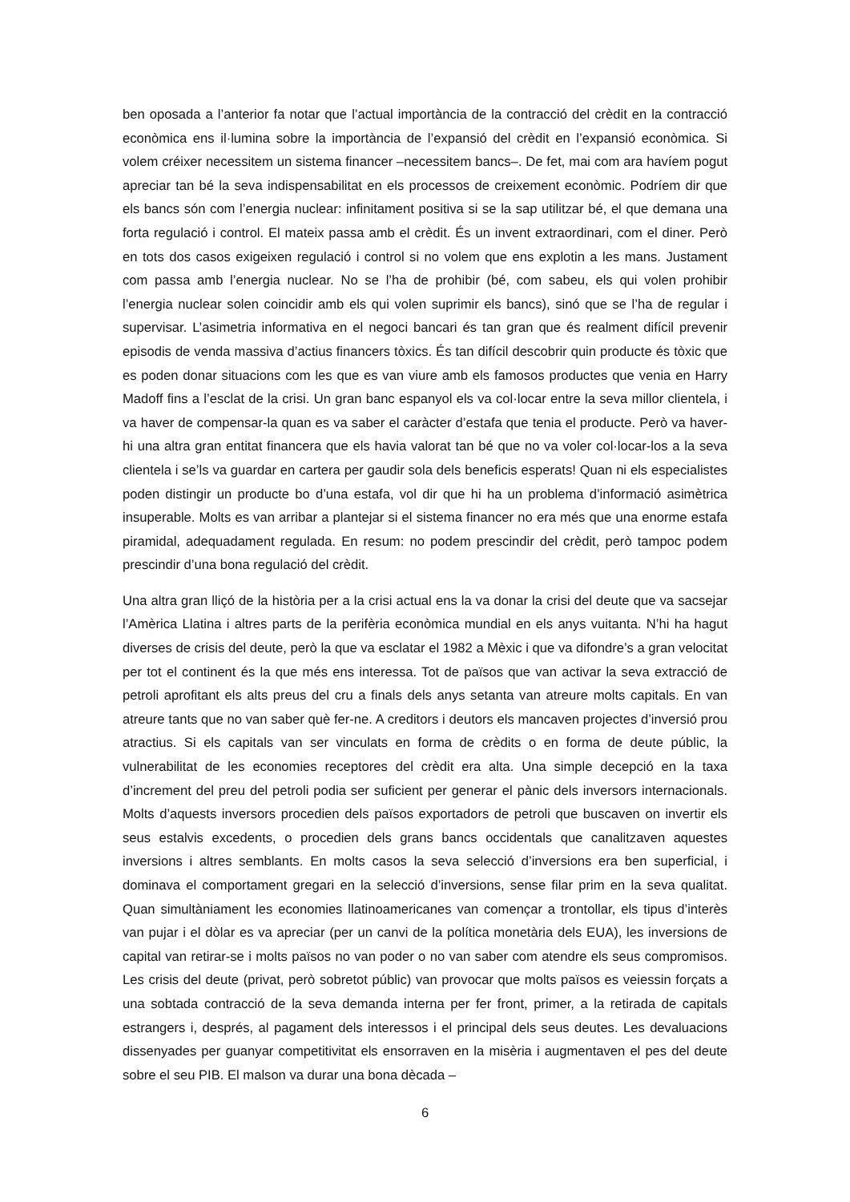ben oposada a l’anterior fa notar que l’actual importància de la contracció del crèdit en la contracció econòmica ens il·lumina sobre la importància de l’expansió del crèdit en l’expansió econòmica. Si volem créixer necessitem un sistema financer –necessitem bancs–. De fet, mai com ara havíem pogut apreciar tan bé la seva indispensabilitat en els processos de creixement econòmic. Podríem dir que els bancs són com l’energia nuclear: infinitament positiva si se la sap utilitzar bé, el que demana una forta regulació i control. El mateix passa amb el crèdit. És un invent extraordinari, com el diner. Però en tots dos casos exigeixen regulació i control si no volem que ens explotin a les mans. Justament com passa amb l’energia nuclear. No se l’ha de prohibir (bé, com sabeu, els qui volen prohibir l’energia nuclear solen coincidir amb els qui volen suprimir els bancs), sinó que se l’ha de regular i supervisar. L’asimetria informativa en el negoci bancari és tan gran que és realment difícil prevenir episodis de venda massiva d’actius financers tòxics. És tan difícil descobrir quin producte és tòxic que es poden donar situacions com les que es van viure amb els famosos productes que venia en Harry Madoff fins a l’esclat de la crisi. Un gran banc espanyol els va col·locar entre la seva millor clientela, i va haver de compensar-la quan es va saber el caràcter d’estafa que tenia el producte. Però va haver-hi una altra gran entitat financera que els havia valorat tan bé que no va voler col·locar-los a la seva clientela i se’ls va guardar en cartera per gaudir sola dels beneficis esperats! Quan ni els especialistes poden distingir un producte bo d’una estafa, vol dir que hi ha un problema d’informació asimètrica insuperable. Molts es van arribar a plantejar si el sistema financer no era més que una enorme estafa piramidal, adequadament regulada. En resum: no podem prescindir del crèdit, però tampoc podem prescindir d’una bona regulació del crèdit.
Una altra gran lliçó de la història per a la crisi actual ens la va donar la crisi del deute que va sacsejar l’Amèrica Llatina i altres parts de la perifèria econòmica mundial en els anys vuitanta. N’hi ha hagut diverses de crisis del deute, però la que va esclatar el 1982 a Mèxic i que va difondre’s a gran velocitat per tot el continent és la que més ens interessa. Tot de països que van activar la seva extracció de petroli aprofitant els alts preus del cru a finals dels anys setanta van atreure molts capitals. En van atreure tants que no van saber què fer-ne. A creditors i deutors els mancaven projectes d’inversió prou atractius. Si els capitals van ser vinculats en forma de crèdits o en forma de deute públic, la vulnerabilitat de les economies receptores del crèdit era alta. Una simple decepció en la taxa d’increment del preu del petroli podia ser suficient per generar el pànic dels inversors internacionals. Molts d’aquests inversors procedien dels països exportadors de petroli que buscaven on invertir els seus estalvis excedents, o procedien dels grans bancs occidentals que canalitzaven aquestes inversions i altres semblants. En molts casos la seva selecció d’inversions era ben superficial, i dominava el comportament gregari en la selecció d’inversions, sense filar prim en la seva qualitat. Quan simultàniament les economies llatinoamericanes van començar a trontollar, els tipus d’interès van pujar i el dòlar es va apreciar (per un canvi de la política monetària dels EUA), les inversions de capital van retirar-se i molts països no van poder o no van saber com atendre els seus compromisos. Les crisis del deute (privat, però sobretot públic) van provocar que molts països es veiessin forçats a una sobtada contracció de la seva demanda interna per fer front, primer, a la retirada de capitals estrangers i, després, al pagament dels interessos i el principal dels seus deutes. Les devaluacions dissenyades per guanyar competitivitat els ensorraven en la misèria i augmentaven el pes del deute sobre el seu PIB. El malson va durar una bona dècada –
6